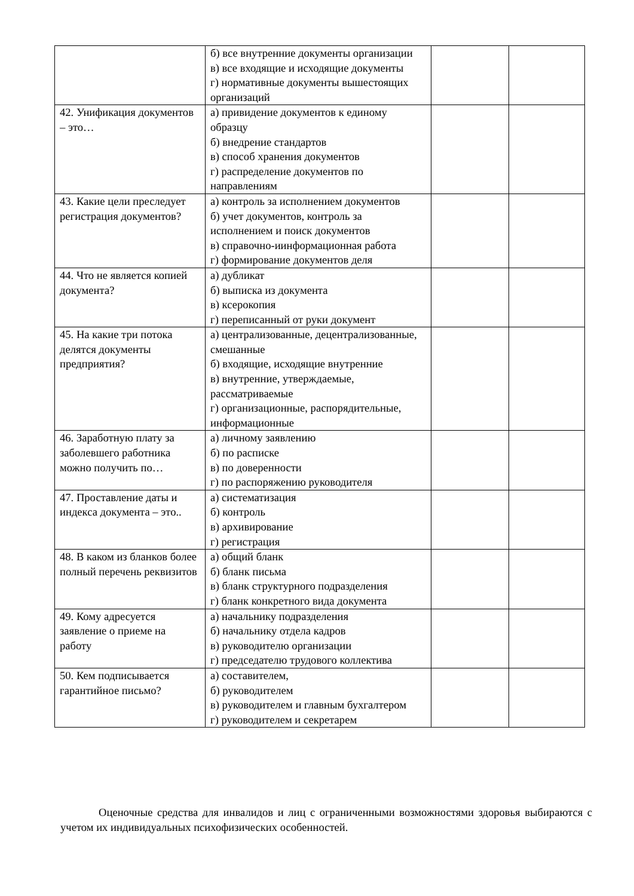| | б) все внутренние документы организации в) все входящие и исходящие документы г) нормативные документы вышестоящих организаций | | |
| 42. Унификация документов – это… | а) привидение документов к единому образцу б) внедрение стандартов в) способ хранения документов г) распределение документов по направлениям | | |
| 43. Какие цели преследует регистрация документов? | а) контроль за исполнением документов б) учет документов, контроль за исполнением и поиск документов в) справочно-иинформационная работа г) формирование документов деля | | |
| 44. Что не является копией документа? | а) дубликат б) выписка из документа в) ксерокопия г) переписанный от руки документ | | |
| 45. На какие три потока делятся документы предприятия? | а) централизованные, децентрализованные, смешанные б) входящие, исходящие внутренние в) внутренние, утверждаемые, рассматриваемые г) организационные, распорядительные, информационные | | |
| 46. Заработную плату за заболевшего работника можно получить по… | а) личному заявлению б) по расписке в) по доверенности г) по распоряжению руководителя | | |
| 47. Проставление даты и индекса документа – это.. | а) систематизация б) контроль в) архивирование г) регистрация | | |
| 48. В каком из бланков более полный перечень реквизитов | а) общий бланк б) бланк письма в) бланк структурного подразделения г) бланк конкретного вида документа | | |
| 49. Кому адресуется заявление о приеме на работу | а) начальнику подразделения б) начальнику отдела кадров в) руководителю организации г) председателю трудового коллектива | | |
| 50. Кем подписывается гарантийное письмо? | а) составителем, б) руководителем в) руководителем и главным бухгалтером г) руководителем и секретарем | | |
Оценочные средства для инвалидов и лиц с ограниченными возможностями здоровья выбираются с учетом их индивидуальных психофизических особенностей.